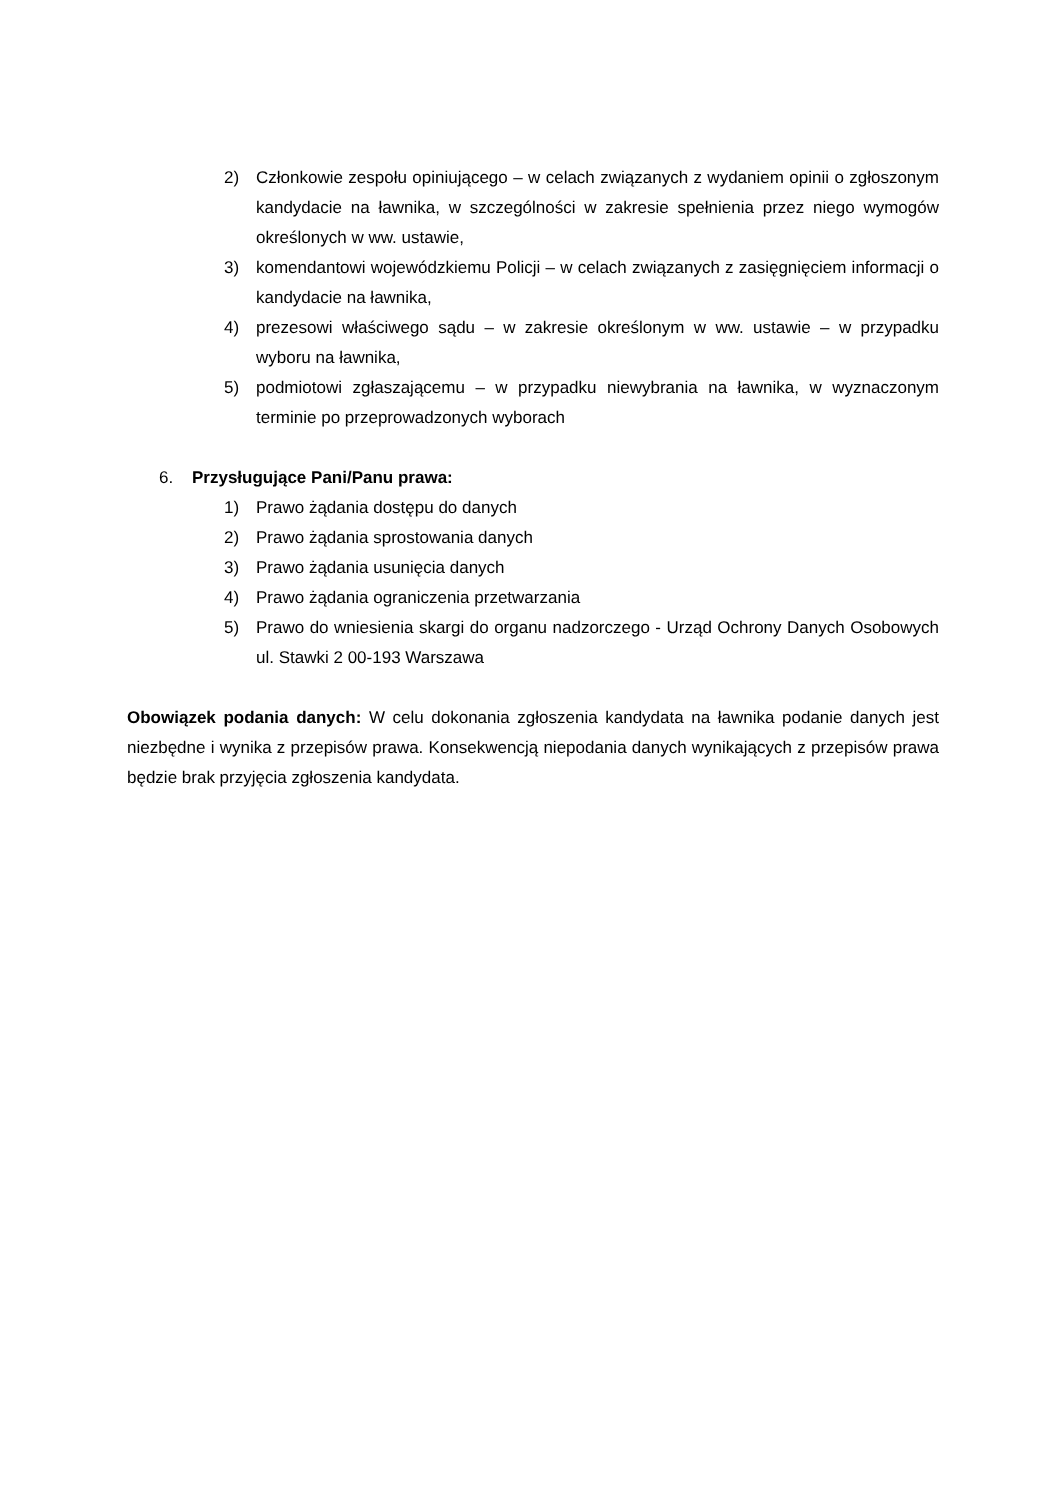2) Członkowie zespołu opiniującego – w celach związanych z wydaniem opinii o zgłoszonym kandydacie na ławnika, w szczególności w zakresie spełnienia przez niego wymogów określonych w ww. ustawie,
3) komendantowi wojewódzkiemu Policji – w celach związanych z zasięgnięciem informacji o kandydacie na ławnika,
4) prezesowi właściwego sądu – w zakresie określonym w ww. ustawie – w przypadku wyboru na ławnika,
5) podmiotowi zgłaszającemu – w przypadku niewybrania na ławnika, w wyznaczonym terminie po przeprowadzonych wyborach
6. Przysługujące Pani/Panu prawa:
1) Prawo żądania dostępu do danych
2) Prawo żądania sprostowania danych
3) Prawo żądania usunięcia danych
4) Prawo żądania ograniczenia przetwarzania
5) Prawo do wniesienia skargi do organu nadzorczego - Urząd Ochrony Danych Osobowych ul. Stawki 2 00-193 Warszawa
Obowiązek podania danych: W celu dokonania zgłoszenia kandydata na ławnika podanie danych jest niezbędne i wynika z przepisów prawa. Konsekwencją niepodania danych wynikających z przepisów prawa będzie brak przyjęcia zgłoszenia kandydata.